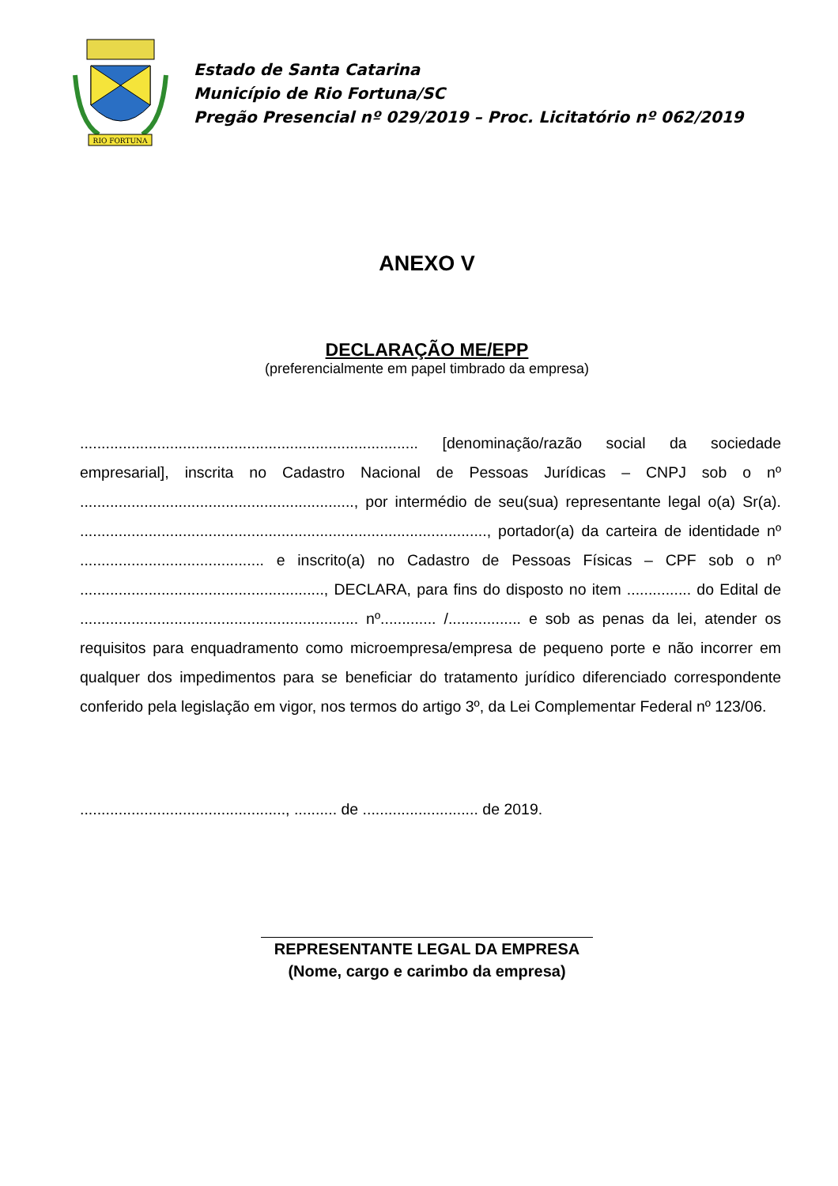RIO FORTUNA
Estado de Santa Catarina
Município de Rio Fortuna/SC
Pregão Presencial nº 029/2019 – Proc. Licitatório nº 062/2019
ANEXO V
DECLARAÇÃO ME/EPP
(preferencialmente em papel timbrado da empresa)
............................................................................... [denominação/razão social da sociedade empresarial], inscrita no Cadastro Nacional de Pessoas Jurídicas – CNPJ sob o nº ................................................................, por intermédio de seu(sua) representante legal o(a) Sr(a). ..............................................................................................., portador(a) da carteira de identidade nº ........................................... e inscrito(a) no Cadastro de Pessoas Físicas – CPF sob o nº ........................................................., DECLARA, para fins do disposto no item ............... do Edital de ................................................................. nº............. /................. e sob as penas da lei, atender os requisitos para enquadramento como microempresa/empresa de pequeno porte e não incorrer em qualquer dos impedimentos para se beneficiar do tratamento jurídico diferenciado correspondente conferido pela legislação em vigor, nos termos do artigo 3º, da Lei Complementar Federal nº 123/06.
................................................, .......... de ........................... de 2019.
REPRESENTANTE LEGAL DA EMPRESA
(Nome, cargo e carimbo da empresa)